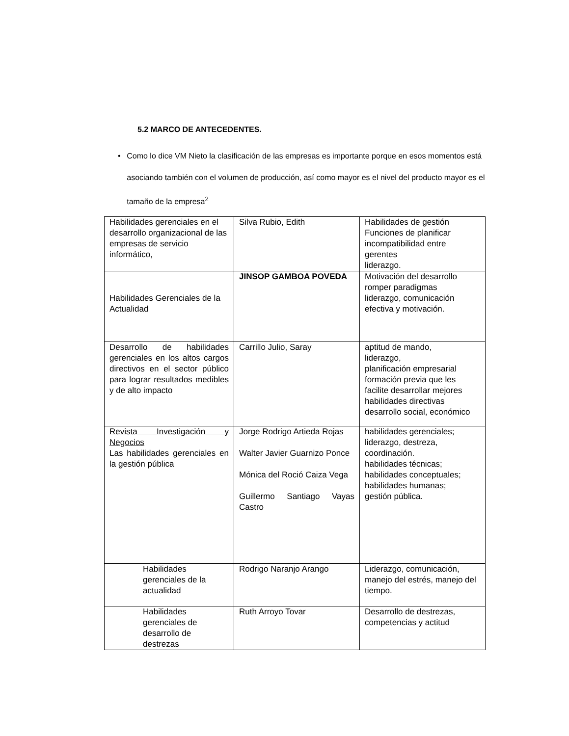5.2 MARCO DE ANTECEDENTES.
• Como lo dice VM Nieto la clasificación de las empresas es importante porque en esos momentos está asociando también con el volumen de producción, así como mayor es el nivel del producto mayor es el tamaño de la empresa<sup>2</sup>
| Habilidades gerenciales en el desarrollo organizacional de las empresas de servicio informático, | Silva Rubio, Edith | Habilidades de gestión Funciones de planificar incompatibilidad entre gerentes liderazgo. |
| Habilidades Gerenciales de la Actualidad | JINSOP GAMBOA POVEDA | Motivación del desarrollo romper paradigmas liderazgo, comunicación efectiva y motivación. |
| Desarrollo de habilidades gerenciales en los altos cargos directivos en el sector público para lograr resultados medibles y de alto impacto | Carrillo Julio, Saray | aptitud de mando, liderazgo, planificación empresarial formación previa que les facilite desarrollar mejores habilidades directivas desarrollo social, económico |
| Revista Investigación y Negocios Las habilidades gerenciales en la gestión pública | Jorge Rodrigo Artieda Rojas Walter Javier Guarnizo Ponce Mónica del Roció Caiza Vega Guillermo Santiago Vayas Castro | habilidades gerenciales; liderazgo, destreza, coordinación. habilidades técnicas; habilidades conceptuales; habilidades humanas; gestión pública. |
| Habilidades gerenciales de la actualidad | Rodrigo Naranjo Arango | Liderazgo, comunicación, manejo del estrés, manejo del tiempo. |
| Habilidades gerenciales de desarrollo de destrezas | Ruth Arroyo Tovar | Desarrollo de destrezas, competencias y actitud |